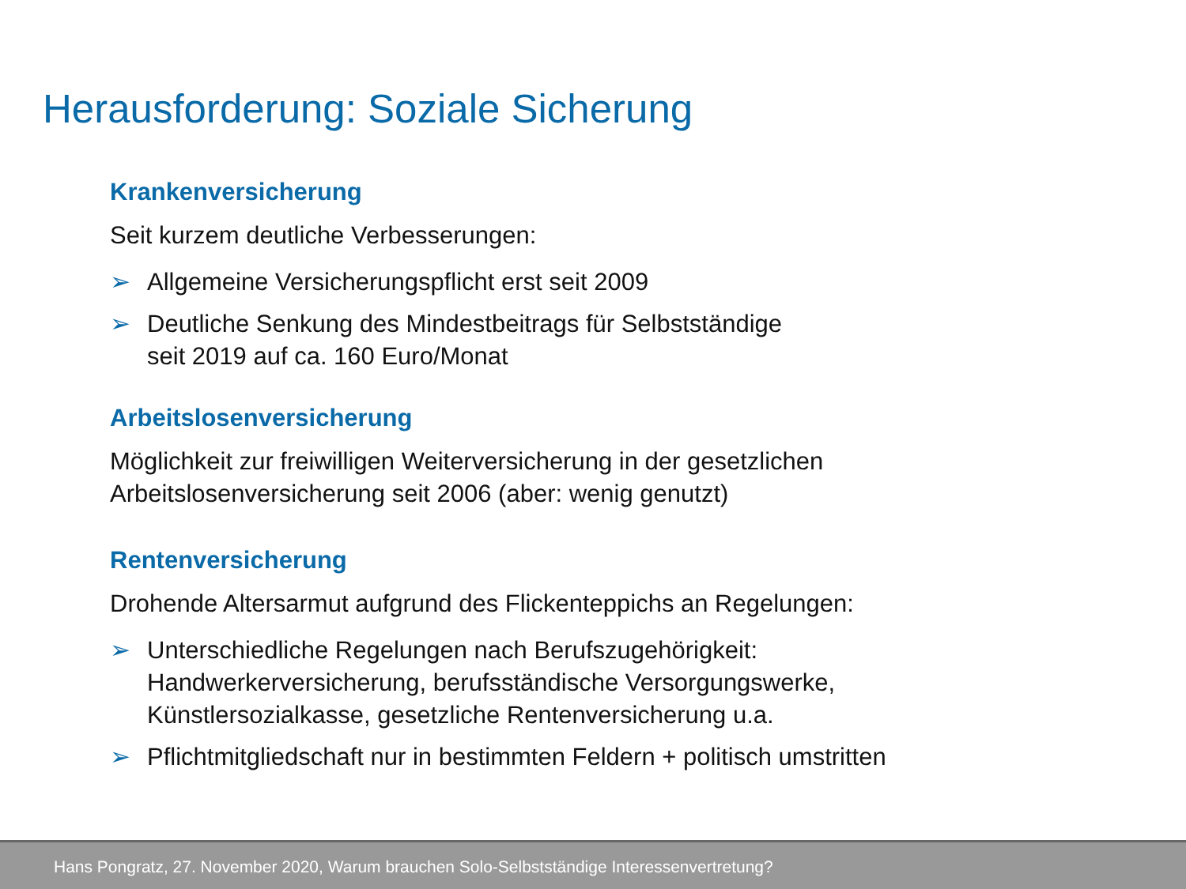Herausforderung: Soziale Sicherung
Krankenversicherung
Seit kurzem deutliche Verbesserungen:
➢ Allgemeine Versicherungspflicht erst seit 2009
➢ Deutliche Senkung des Mindestbeitrags für Selbstständige
seit 2019 auf ca. 160 Euro/Monat
Arbeitslosenversicherung
Möglichkeit zur freiwilligen Weiterversicherung in der gesetzlichen
Arbeitslosenversicherung seit 2006 (aber: wenig genutzt)
Rentenversicherung
Drohende Altersarmut aufgrund des Flickenteppichs an Regelungen:
➢ Unterschiedliche Regelungen nach Berufszugehörigkeit:
Handwerkerversicherung, berufsständische Versorgungswerke,
Künstlersozialkasse, gesetzliche Rentenversicherung u.a.
➢ Pflichtmitgliedschaft nur in bestimmten Feldern + politisch umstritten
Hans Pongratz, 27. November 2020, Warum brauchen Solo-Selbstständige Interessenvertretung?